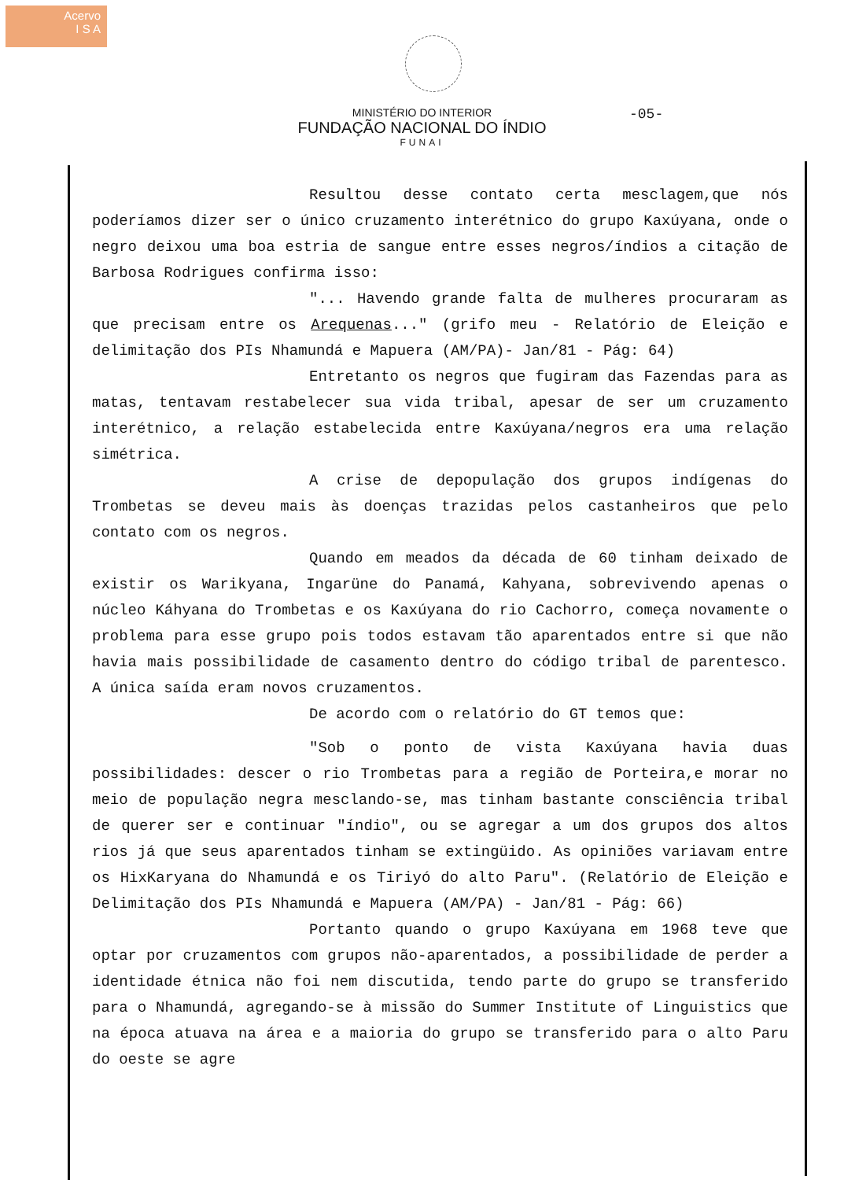Acervo
I S A
MINISTÉRIO DO INTERIOR
FUNDAÇÃO NACIONAL DO ÍNDIO
FUNAI
-05-
Resultou desse contato certa mesclagem,que nós poderíamos dizer ser o único cruzamento interétnico do grupo Kaxúyana, onde o negro deixou uma boa estria de sangue entre esses negros/índios a citação de Barbosa Rodrigues confirma isso:
"... Havendo grande falta de mulheres procuraram as que precisam entre os Arequenas..." (grifo meu - Relatório de Eleição e delimitação dos PIs Nhamundá e Mapuera (AM/PA)- Jan/81 - Pág: 64)
Entretanto os negros que fugiram das Fazendas para as matas, tentavam restabelecer sua vida tribal, apesar de ser um cruzamento interétnico, a relação estabelecida entre Kaxúyana/negros era uma relação simétrica.
A crise de depopulação dos grupos indígenas do Trombetas se deveu mais às doenças trazidas pelos castanheiros que pelo contato com os negros.
Quando em meados da década de 60 tinham deixado de existir os Warikyana, Ingarüne do Panamá, Kahyana, sobrevivendo apenas o núcleo Káhyana do Trombetas e os Kaxúyana do rio Cachorro, começa novamente o problema para esse grupo pois todos estavam tão aparentados entre si que não havia mais possibilidade de casamento dentro do código tribal de parentesco. A única saída eram novos cruzamentos.
De acordo com o relatório do GT temos que:
"Sob o ponto de vista Kaxúyana havia duas possibilidades: descer o rio Trombetas para a região de Porteira,e morar no meio de população negra mesclando-se, mas tinham bastante consciência tribal de querer ser e continuar "índio", ou se agregar a um dos grupos dos altos rios já que seus aparentados tinham se extingüido. As opiniões variavam entre os HixKaryana do Nhamundá e os Tiriyó do alto Paru". (Relatório de Eleição e Delimitação dos PIs Nhamundá e Mapuera (AM/PA) - Jan/81 - Pág: 66)
Portanto quando o grupo Kaxúyana em 1968 teve que optar por cruzamentos com grupos não-aparentados, a possibilidade de perder a identidade étnica não foi nem discutida, tendo parte do grupo se transferido para o Nhamundá, agregando-se à missão do Summer Institute of Linguistics que na época atuava na área e a maioria do grupo se transferido para o alto Paru do oeste se agre